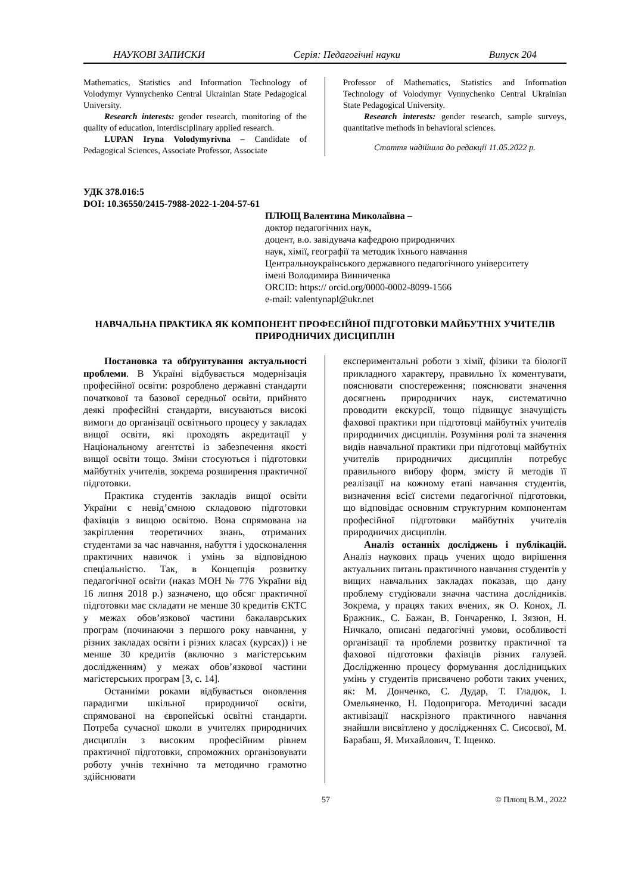НАУКОВІ ЗАПИСКИ Серія: Педагогічні науки Випуск 204
Mathematics, Statistics and Information Technology of Volodymyr Vynnychenko Central Ukrainian State Pedagogical University.
Research interests: gender research, monitoring of the quality of education, interdisciplinary applied research.
LUPAN Iryna Volodymyrivna – Candidate of Pedagogical Sciences, Associate Professor, Associate
Professor of Mathematics, Statistics and Information Technology of Volodymyr Vynnychenko Central Ukrainian State Pedagogical University.
Research interests: gender research, sample surveys, quantitative methods in behavioral sciences.
Стаття надійшла до редакції 11.05.2022 р.
УДК 378.016:5
DOI: 10.36550/2415-7988-2022-1-204-57-61
ПЛЮЩ Валентина Миколаївна –
доктор педагогічних наук,
доцент, в.о. завідувача кафедрою природничих
наук, хімії, географії та методик їхнього навчання
Центральноукраїнського державного педагогічного університету
імені Володимира Винниченка
ORCID: https:// orcid.org/0000-0002-8099-1566
e-mail: valentynapl@ukr.net
НАВЧАЛЬНА ПРАКТИКА ЯК КОМПОНЕНТ ПРОФЕСІЙНОЇ ПІДГОТОВКИ МАЙБУТНІХ УЧИТЕЛІВ ПРИРОДНИЧИХ ДИСЦИПЛІН
Постановка та обґрунтування актуальності проблеми. В Україні відбувається модернізація професійної освіти: розроблено державні стандарти початкової та базової середньої освіти, прийнято деякі професійні стандарти, висуваються високі вимоги до організації освітнього процесу у закладах вищої освіти, які проходять акредитації у Національному агентстві із забезпечення якості вищої освіти тощо. Зміни стосуються і підготовки майбутніх учителів, зокрема розширення практичної підготовки.
Практика студентів закладів вищої освіти України є невід’ємною складовою підготовки фахівців з вищою освітою. Вона спрямована на закріплення теоретичних знань, отриманих студентами за час навчання, набуття і удосконалення практичних навичок і умінь за відповідною спеціальністю. Так, в Концепція розвитку педагогічної освіти (наказ МОН № 776 України від 16 липня 2018 р.) зазначено, що обсяг практичної підготовки має складати не менше 30 кредитів ЄКТС у межах обов’язкової частини бакалаврських програм (починаючи з першого року навчання, у різних закладах освіти і різних класах (курсах)) і не менше 30 кредитів (включно з магістерським дослідженням) у межах обов’язкової частини магістерських програм [3, с. 14].
Останніми роками відбувається оновлення парадигми шкільної природничої освіти, спрямованої на європейські освітні стандарти. Потреба сучасної школи в учителях природничих дисциплін з високим професійним рівнем практичної підготовки, спроможних організовувати роботу учнів технічно та методично грамотно здійснювати
експериментальні роботи з хімії, фізики та біології прикладного характеру, правильно їх коментувати, пояснювати спостереження; пояснювати значення досягнень природничих наук, систематично проводити екскурсії, тощо підвищує значущість фахової практики при підготовці майбутніх учителів природничих дисциплін. Розуміння ролі та значення видів навчальної практики при підготовці майбутніх учителів природничих дисциплін потребує правильного вибору форм, змісту й методів її реалізації на кожному етапі навчання студентів, визначення всієї системи педагогічної підготовки, що відповідає основним структурним компонентам професійної підготовки майбутніх учителів природничих дисциплін.
Аналіз останніх досліджень і публікацій. Аналіз наукових праць учених щодо вирішення актуальних питань практичного навчання студентів у вищих навчальних закладах показав, що дану проблему студіювали значна частина дослідників. Зокрема, у працях таких вчених, як О. Конох, Л. Бражник., С. Бажан, В. Гончаренко, І. Зязюн, Н. Ничкало, описані педагогічні умови, особливості організації та проблеми розвитку практичної та фахової підготовки фахівців різних галузей. Дослідженню процесу формування дослідницьких умінь у студентів присвячено роботи таких учених, як: М. Донченко, С. Дудар, Т. Гладюк, І. Омельяненко, Н. Подопригора. Методичні засади активізації наскрізного практичного навчання знайшли висвітлено у дослідженнях С. Сисоєвої, М. Барабаш, Я. Михайлович, Т. Іщенко.
57 © Плющ В.М., 2022